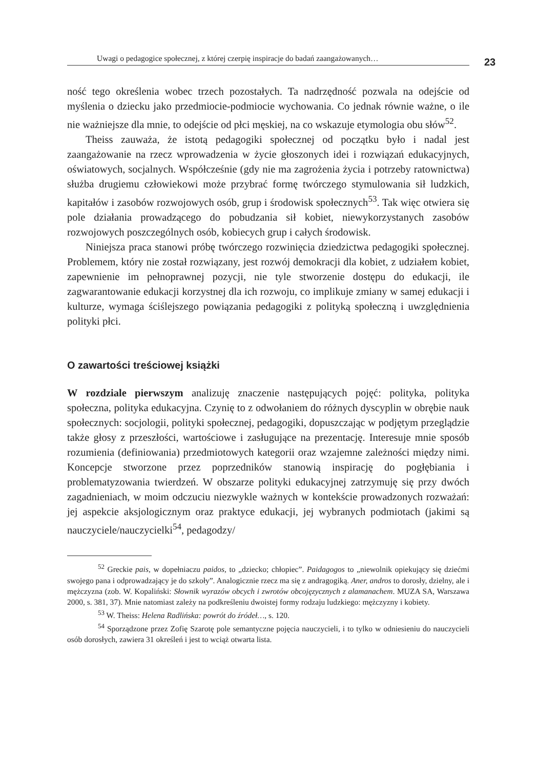Uwagi o pedagogice społecznej, z której czerpię inspiracje do badań zaangażowanych… 23
ność tego określenia wobec trzech pozostałych. Ta nadrzędność pozwala na odejście od myślenia o dziecku jako przedmiocie-podmiocie wychowania. Co jednak równie ważne, o ile nie ważniejsze dla mnie, to odejście od płci męskiej, na co wskazuje etymologia obu słów<sup>52</sup>.
Theiss zauważa, że istotą pedagogiki społecznej od początku było i nadal jest zaangażowanie na rzecz wprowadzenia w życie głoszonych idei i rozwiązań edukacyjnych, oświatowych, socjalnych. Współcześnie (gdy nie ma zagrożenia życia i potrzeby ratownictwa) służba drugiemu człowiekowi może przybrać formę twórczego stymulowania sił ludzkich, kapitałów i zasobów rozwojowych osób, grup i środowisk społecznych<sup>53</sup>. Tak więc otwiera się pole działania prowadzącego do pobudzania sił kobiet, niewykorzystanych zasobów rozwojowych poszczególnych osób, kobiecych grup i całych środowisk.
Niniejsza praca stanowi próbę twórczego rozwinięcia dziedzictwa pedagogiki społecznej. Problemem, który nie został rozwiązany, jest rozwój demokracji dla kobiet, z udziałem kobiet, zapewnienie im pełnoprawnej pozycji, nie tyle stworzenie dostępu do edukacji, ile zagwarantowanie edukacji korzystnej dla ich rozwoju, co implikuje zmiany w samej edukacji i kulturze, wymaga ściślejszego powiązania pedagogiki z polityką społeczną i uwzględnienia polityki płci.
O zawartości treściowej książki
W rozdziale pierwszym analizuję znaczenie następujących pojęć: polityka, polityka społeczna, polityka edukacyjna. Czynię to z odwołaniem do różnych dyscyplin w obrębie nauk społecznych: socjologii, polityki społecznej, pedagogiki, dopuszczając w podjętym przeglądzie także głosy z przeszłości, wartościowe i zasługujące na prezentację. Interesuje mnie sposób rozumienia (definiowania) przedmiotowych kategorii oraz wzajemne zależności między nimi. Koncepcje stworzone przez poprzedników stanowią inspirację do pogłębiania i problematyzowania twierdzeń. W obszarze polityki edukacyjnej zatrzymuję się przy dwóch zagadnieniach, w moim odczuciu niezwykle ważnych w kontekście prowadzonych rozważań: jej aspekcie aksjologicznym oraz praktyce edukacji, jej wybranych podmiotach (jakimi są nauczyciele/nauczycielki<sup>54</sup>, pedagodzy/
<sup>52</sup> Greckie pais, w dopełniaczu paidos, to „dziecko; chłopiec”. Paidagogos to „niewolnik opiekujący się dziećmi swojego pana i odprowadzający je do szkoły”. Analogicznie rzecz ma się z andragogiką. Aner, andros to dorosły, dzielny, ale i mężczyzna (zob. W. Kopaliński: Słownik wyrazów obcych i zwrotów obcojęzycznych z alamanachem. MUZA SA, Warszawa 2000, s. 381, 37). Mnie natomiast zależy na podkreśleniu dwoistej formy rodzaju ludzkiego: mężczyzny i kobiety.
<sup>53</sup> W. Theiss: Helena Radlińska: powrót do źródeł…, s. 120.
<sup>54</sup> Sporządzone przez Zofię Szarotę pole semantyczne pojęcia nauczycieli, i to tylko w odniesieniu do nauczycieli osób dorosłych, zawiera 31 określeń i jest to wciąż otwarta lista.